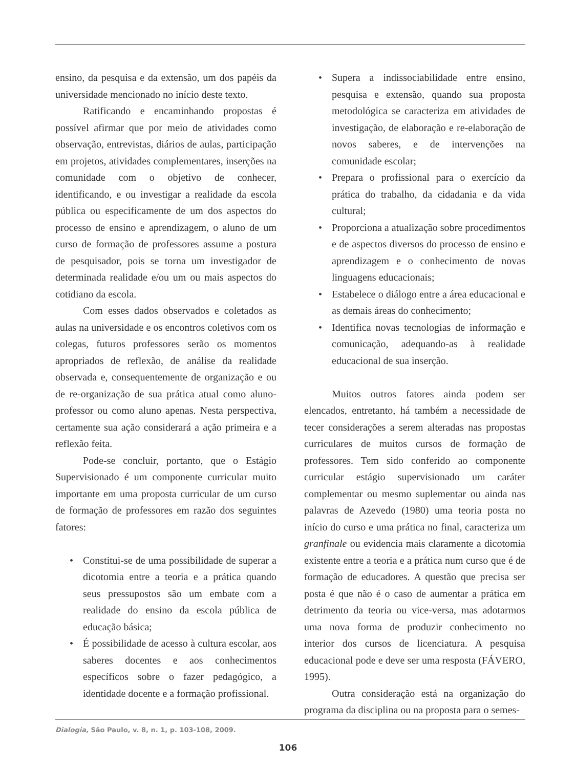ensino, da pesquisa e da extensão, um dos papéis da universidade mencionado no início deste texto.
Ratificando e encaminhando propostas é possível afirmar que por meio de atividades como observação, entrevistas, diários de aulas, participação em projetos, atividades complementares, inserções na comunidade com o objetivo de conhecer, identificando, e ou investigar a realidade da escola pública ou especificamente de um dos aspectos do processo de ensino e aprendizagem, o aluno de um curso de formação de professores assume a postura de pesquisador, pois se torna um investigador de determinada realidade e/ou um ou mais aspectos do cotidiano da escola.
Com esses dados observados e coletados as aulas na universidade e os encontros coletivos com os colegas, futuros professores serão os momentos apropriados de reflexão, de análise da realidade observada e, consequentemente de organização e ou de re-organização de sua prática atual como aluno-professor ou como aluno apenas. Nesta perspectiva, certamente sua ação considerará a ação primeira e a reflexão feita.
Pode-se concluir, portanto, que o Estágio Supervisionado é um componente curricular muito importante em uma proposta curricular de um curso de formação de professores em razão dos seguintes fatores:
• Constitui-se de uma possibilidade de superar a dicotomia entre a teoria e a prática quando seus pressupostos são um embate com a realidade do ensino da escola pública de educação básica;
• É possibilidade de acesso à cultura escolar, aos saberes docentes e aos conhecimentos específicos sobre o fazer pedagógico, a identidade docente e a formação profissional.
• Supera a indissociabilidade entre ensino, pesquisa e extensão, quando sua proposta metodológica se caracteriza em atividades de investigação, de elaboração e re-elaboração de novos saberes, e de intervenções na comunidade escolar;
• Prepara o profissional para o exercício da prática do trabalho, da cidadania e da vida cultural;
• Proporciona a atualização sobre procedimentos e de aspectos diversos do processo de ensino e aprendizagem e o conhecimento de novas linguagens educacionais;
• Estabelece o diálogo entre a área educacional e as demais áreas do conhecimento;
• Identifica novas tecnologias de informação e comunicação, adequando-as à realidade educacional de sua inserção.
Muitos outros fatores ainda podem ser elencados, entretanto, há também a necessidade de tecer considerações a serem alteradas nas propostas curriculares de muitos cursos de formação de professores. Tem sido conferido ao componente curricular estágio supervisionado um caráter complementar ou mesmo suplementar ou ainda nas palavras de Azevedo (1980) uma teoria posta no início do curso e uma prática no final, caracteriza um granfinale ou evidencia mais claramente a dicotomia existente entre a teoria e a prática num curso que é de formação de educadores. A questão que precisa ser posta é que não é o caso de aumentar a prática em detrimento da teoria ou vice-versa, mas adotarmos uma nova forma de produzir conhecimento no interior dos cursos de licenciatura. A pesquisa educacional pode e deve ser uma resposta (FÁVERO, 1995).
Outra consideração está na organização do programa da disciplina ou na proposta para o semes-
Dialogia, São Paulo, v. 8, n. 1, p. 103-108, 2009.
106